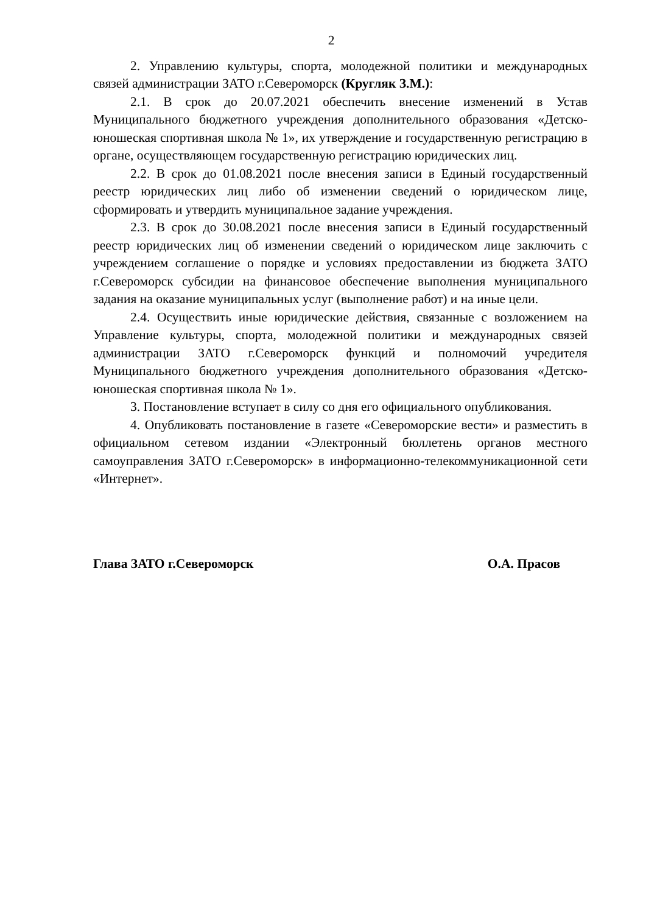2
2. Управлению культуры, спорта, молодежной политики и междуна­родных связей администрации ЗАТО г.Североморск (Кругляк З.М.):
2.1. В срок до 20.07.2021 обеспечить внесение изменений в Устав Муниципального бюджетного учреждения дополнительного образования «Детско-юношеская спортивная школа № 1», их утверждение и государ­ственную регистрацию в органе, осуществляющем государственную регистрацию юридических лиц.
2.2. В срок до 01.08.2021 после внесения записи в Единый государ­ственный реестр юридических лиц либо об изменении сведений о юриди­ческом лице, сформировать и утвердить муниципальное задание учреждения.
2.3. В срок до 30.08.2021 после внесения записи в Единый государ­ственный реестр юридических лиц об изменении сведений о юридическом лице заключить с учреждением соглашение о порядке и условиях предоставлении из бюджета ЗАТО г.Североморск субсидии на финансовое обеспечение выполнения муниципального задания на оказание муници­пальных услуг (выполнение работ) и на иные цели.
2.4. Осуществить иные юридические действия, связанные с возложе­нием на Управление культуры, спорта, молодежной политики и междуна­родных связей администрации ЗАТО г.Североморск функций и полномочий учредителя Муниципального бюджетного учреждения дополнительного образования «Детско-юношеская спортивная школа № 1».
3. Постановление вступает в силу со дня его официального опубли­кования.
4. Опубликовать постановление в газете «Североморские вести» и разместить в официальном сетевом издании «Электронный бюллетень органов местного самоуправления ЗАТО г.Североморск» в информационно-телекоммуникационной сети «Интернет».
Глава ЗАТО г.Североморск О.А. Прасов